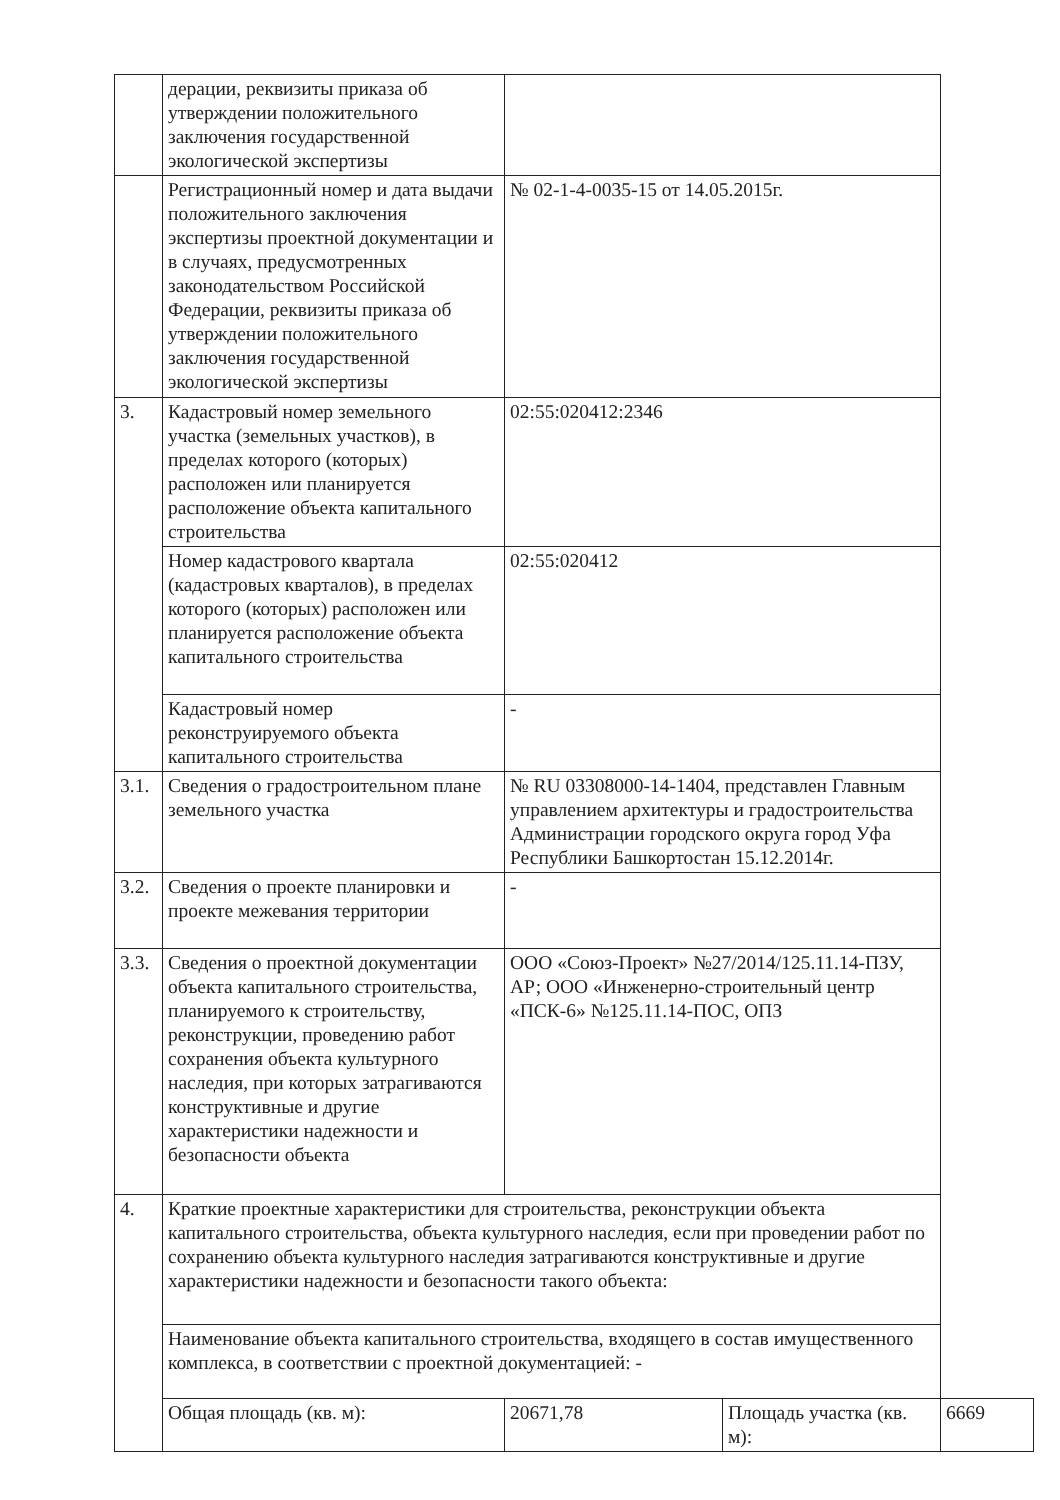| | дерации, реквизиты приказа об утверждении положительного заключения государственной экологической экспертизы | | | |
| | Регистрационный номер и дата выдачи положительного заключения экспертизы проектной документации и в случаях, предусмотренных законодательством Российской Федерации, реквизиты приказа об утверждении положительного заключения государственной экологической экспертизы | № 02-1-4-0035-15 от 14.05.2015г. | | |
| 3. | Кадастровый номер земельного участка (земельных участков), в пределах которого (которых) расположен или планируется расположение объекта капитального строительства | 02:55:020412:2346 | | |
| | Номер кадастрового квартала (кадастровых кварталов), в пределах которого (которых) расположен или планируется расположение объекта капитального строительства | 02:55:020412 | | |
| | Кадастровый номер реконструируемого объекта капитального строительства | - | | |
| 3.1. | Сведения о градостроительном плане земельного участка | № RU 03308000-14-1404, представлен Главным управлением архитектуры и градостроительства Администрации городского округа город Уфа Республики Башкортостан 15.12.2014г. | | |
| 3.2. | Сведения о проекте планировки и проекте межевания территории | - | | |
| 3.3. | Сведения о проектной документации объекта капитального строительства, планируемого к строительству, реконструкции, проведению работ сохранения объекта культурного наследия, при которых затрагиваются конструктивные и другие характеристики надежности и безопасности объекта | ООО «Союз-Проект» №27/2014/125.11.14-ПЗУ, АР; ООО «Инженерно-строительный центр «ПСК-6» №125.11.14-ПОС, ОПЗ | | |
| 4. | Краткие проектные характеристики для строительства, реконструкции объекта капитального строительства, объекта культурного наследия, если при проведении работ по сохранению объекта культурного наследия затрагиваются конструктивные и другие характеристики надежности и безопасности такого объекта: | | | |
| | Наименование объекта капитального строительства, входящего в состав имущественного комплекса, в соответствии с проектной документацией: - | | | |
| | Общая площадь (кв. м): | 20671,78 | Площадь участка (кв. м): | 6669 |